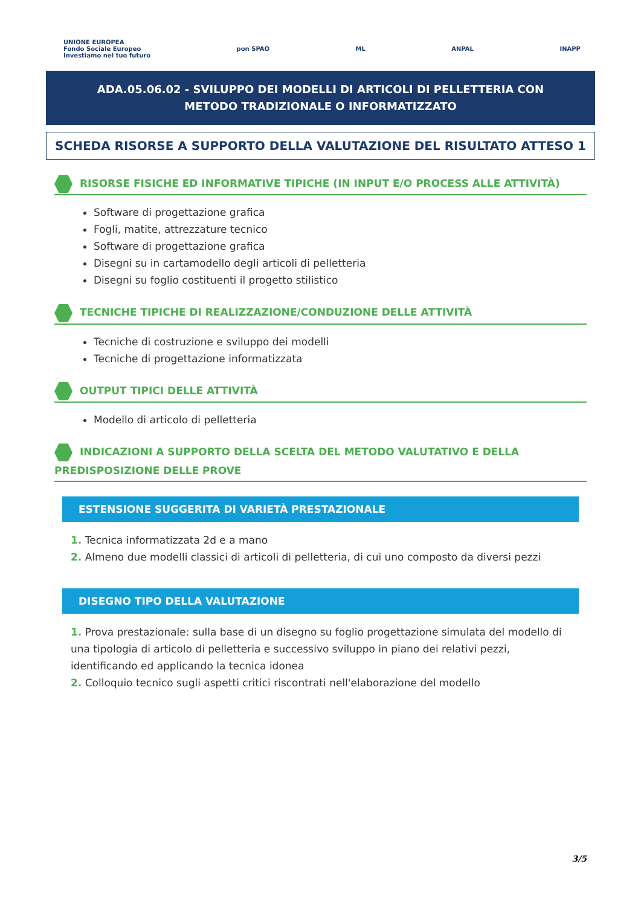UNIONE EUROPEA
Fondo Sociale Europeo
Investiamo nel tuo futuro pon SPAO ML ANPAL INAPP
ADA.05.06.02 - SVILUPPO DEI MODELLI DI ARTICOLI DI PELLETTERIA CON METODO TRADIZIONALE O INFORMATIZZATO
SCHEDA RISORSE A SUPPORTO DELLA VALUTAZIONE DEL RISULTATO ATTESO 1
RISORSE FISICHE ED INFORMATIVE TIPICHE (IN INPUT E/O PROCESS ALLE ATTIVITÀ)
Software di progettazione grafica
Fogli, matite, attrezzature tecnico
Software di progettazione grafica
Disegni su in cartamodello degli articoli di pelletteria
Disegni su foglio costituenti il progetto stilistico
TECNICHE TIPICHE DI REALIZZAZIONE/CONDUZIONE DELLE ATTIVITÀ
Tecniche di costruzione e sviluppo dei modelli
Tecniche di progettazione informatizzata
OUTPUT TIPICI DELLE ATTIVITÀ
Modello di articolo di pelletteria
INDICAZIONI A SUPPORTO DELLA SCELTA DEL METODO VALUTATIVO E DELLA PREDISPOSIZIONE DELLE PROVE
ESTENSIONE SUGGERITA DI VARIETÀ PRESTAZIONALE
1. Tecnica informatizzata 2d e a mano
2. Almeno due modelli classici di articoli di pelletteria, di cui uno composto da diversi pezzi
DISEGNO TIPO DELLA VALUTAZIONE
1. Prova prestazionale: sulla base di un disegno su foglio progettazione simulata del modello di una tipologia di articolo di pelletteria e successivo sviluppo in piano dei relativi pezzi, identificando ed applicando la tecnica idonea
2. Colloquio tecnico sugli aspetti critici riscontrati nell'elaborazione del modello
3/5